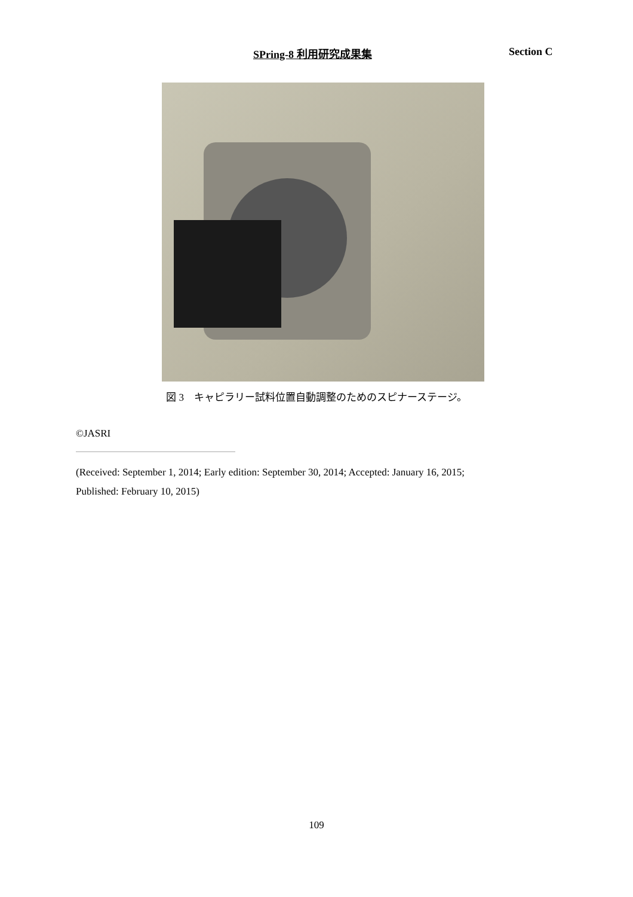SPring-8 利用研究成果集 Section C
図 3　キャピラリー試料位置自動調整のためのスピナーステージ。
©JASRI
(Received: September 1, 2014; Early edition: September 30, 2014; Accepted: January 16, 2015;
Published: February 10, 2015)
109